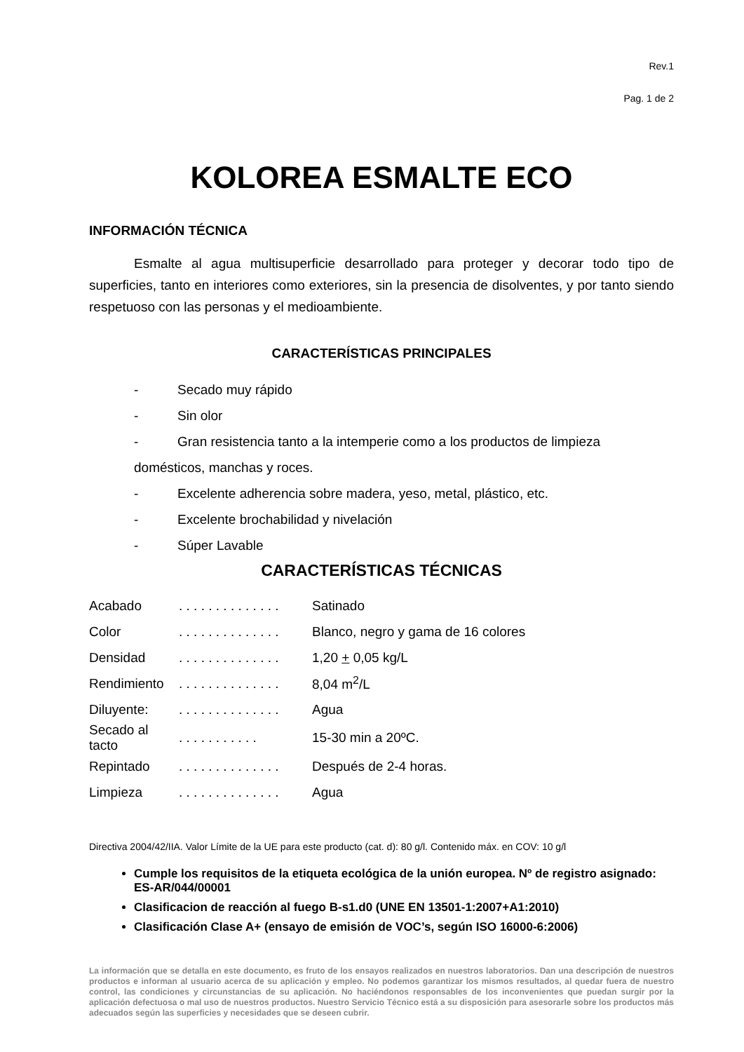Rev.1
Pag. 1 de 2
KOLOREA ESMALTE ECO
INFORMACIÓN TÉCNICA
Esmalte al agua multisuperficie desarrollado para proteger y decorar todo tipo de superficies, tanto en interiores como exteriores, sin la presencia de disolventes, y por tanto siendo respetuoso con las personas y el medioambiente.
CARACTERÍSTICAS PRINCIPALES
- Secado muy rápido
- Sin olor
- Gran resistencia tanto a la intemperie como a los productos de limpieza domésticos, manchas y roces.
- Excelente adherencia sobre madera, yeso, metal, plástico, etc.
- Excelente brochabilidad y nivelación
- Súper Lavable
CARACTERÍSTICAS TÉCNICAS
| Acabado | . . . . . . . . . . . . . . | Satinado |
| Color | . . . . . . . . . . . . . . | Blanco, negro y gama de 16 colores |
| Densidad | . . . . . . . . . . . . . . | 1,20 + 0,05 kg/L |
| Rendimiento | . . . . . . . . . . . . . . | 8,04 m<sup>2</sup>/L |
| Diluyente: | . . . . . . . . . . . . . . | Agua |
| Secado al tacto | . . . . . . . . . . . | 15-30 min a 20ºC. |
| Repintado | . . . . . . . . . . . . . . | Después de 2-4 horas. |
| Limpieza | . . . . . . . . . . . . . . | Agua |
Directiva 2004/42/IIA. Valor Límite de la UE para este producto (cat. d): 80 g/l. Contenido máx. en COV: 10 g/l
Cumple los requisitos de la etiqueta ecológica de la unión europea. Nº de registro asignado: ES-AR/044/00001
Clasificacion de reacción al fuego B-s1.d0 (UNE EN 13501-1:2007+A1:2010)
Clasificación Clase A+ (ensayo de emisión de VOC’s, según ISO 16000-6:2006)
La información que se detalla en este documento, es fruto de los ensayos realizados en nuestros laboratorios. Dan una descripción de nuestros productos e informan al usuario acerca de su aplicación y empleo. No podemos garantizar los mismos resultados, al quedar fuera de nuestro control, las condiciones y circunstancias de su aplicación. No haciéndonos responsables de los inconvenientes que puedan surgir por la aplicación defectuosa o mal uso de nuestros productos. Nuestro Servicio Técnico está a su disposición para asesorarle sobre los productos más adecuados según las superficies y necesidades que se deseen cubrir.